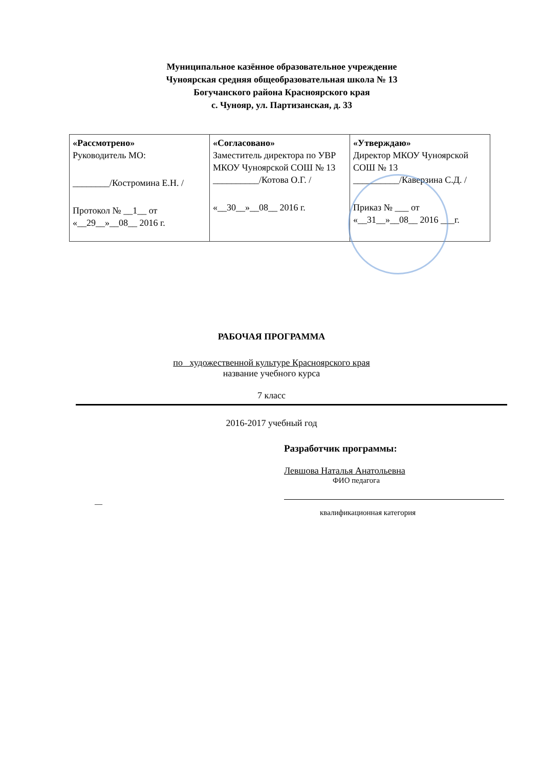Муниципальное казённое образовательное учреждение
Чуноярская средняя общеобразовательная школа № 13
Богучанского района Красноярского края
с. Чунояр, ул. Партизанская, д. 33
| «Рассмотрено» Руководитель МО: ________/Костромина Е.Н. / Протокол № __1__ от «__29__»__08__ 2016 г. | «Согласовано» Заместитель директора по УВР МКОУ Чуноярской СОШ № 13 __________/Котова О.Г. / «__30__»__08__ 2016 г. | «Утверждаю» Директор МКОУ Чуноярской СОШ № 13 __________/Каверзина С.Д. / Приказ № ___ от «__31__»__08__ 2016 ___г. |
РАБОЧАЯ ПРОГРАММА
по художественной культуре Красноярского края
название учебного курса
7 класс
2016-2017 учебный год
Разработчик программы:
Левшова Наталья Анатольевна
ФИО педагога
—
квалификационная категория